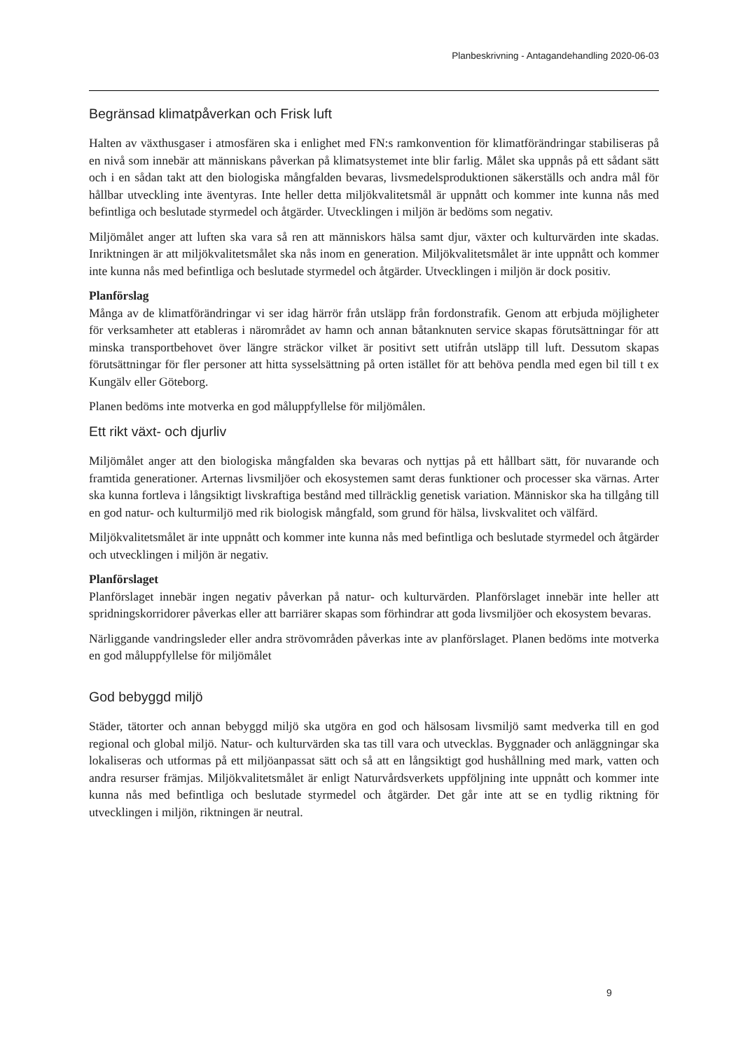Planbeskrivning - Antagandehandling 2020-06-03
Begränsad klimatpåverkan och Frisk luft
Halten av växthusgaser i atmosfären ska i enlighet med FN:s ramkonvention för klimatförändringar stabiliseras på en nivå som innebär att människans påverkan på klimatsystemet inte blir farlig. Målet ska uppnås på ett sådant sätt och i en sådan takt att den biologiska mångfalden bevaras, livsmedelsproduktionen säkerställs och andra mål för hållbar utveckling inte äventyras. Inte heller detta miljökvalitetsmål är uppnått och kommer inte kunna nås med befintliga och beslutade styrmedel och åtgärder. Utvecklingen i miljön är bedöms som negativ.
Miljömålet anger att luften ska vara så ren att människors hälsa samt djur, växter och kulturvärden inte skadas. Inriktningen är att miljökvalitetsmålet ska nås inom en generation. Miljökvalitetsmålet är inte uppnått och kommer inte kunna nås med befintliga och beslutade styrmedel och åtgärder. Utvecklingen i miljön är dock positiv.
Planförslag
Många av de klimatförändringar vi ser idag härrör från utsläpp från fordonstrafik. Genom att erbjuda möjligheter för verksamheter att etableras i närområdet av hamn och annan båtanknuten service skapas förutsättningar för att minska transportbehovet över längre sträckor vilket är positivt sett utifrån utsläpp till luft. Dessutom skapas förutsättningar för fler personer att hitta sysselsättning på orten istället för att behöva pendla med egen bil till t ex Kungälv eller Göteborg.
Planen bedöms inte motverka en god måluppfyllelse för miljömålen.
Ett rikt växt- och djurliv
Miljömålet anger att den biologiska mångfalden ska bevaras och nyttjas på ett hållbart sätt, för nuvarande och framtida generationer. Arternas livsmiljöer och ekosystemen samt deras funktioner och processer ska värnas. Arter ska kunna fortleva i långsiktigt livskraftiga bestånd med tillräcklig genetisk variation. Människor ska ha tillgång till en god natur- och kulturmiljö med rik biologisk mångfald, som grund för hälsa, livskvalitet och välfärd.
Miljökvalitetsmålet är inte uppnått och kommer inte kunna nås med befintliga och beslutade styrmedel och åtgärder och utvecklingen i miljön är negativ.
Planförslaget
Planförslaget innebär ingen negativ påverkan på natur- och kulturvärden. Planförslaget innebär inte heller att spridningskorridorer påverkas eller att barriärer skapas som förhindrar att goda livsmiljöer och ekosystem bevaras.
Närliggande vandringsleder eller andra strövområden påverkas inte av planförslaget. Planen bedöms inte motverka en god måluppfyllelse för miljömålet
God bebyggd miljö
Städer, tätorter och annan bebyggd miljö ska utgöra en god och hälsosam livsmiljö samt medverka till en god regional och global miljö. Natur- och kulturvärden ska tas till vara och utvecklas. Byggnader och anläggningar ska lokaliseras och utformas på ett miljöanpassat sätt och så att en långsiktigt god hushållning med mark, vatten och andra resurser främjas. Miljökvalitetsmålet är enligt Naturvårdsverkets uppföljning inte uppnått och kommer inte kunna nås med befintliga och beslutade styrmedel och åtgärder. Det går inte att se en tydlig riktning för utvecklingen i miljön, riktningen är neutral.
9